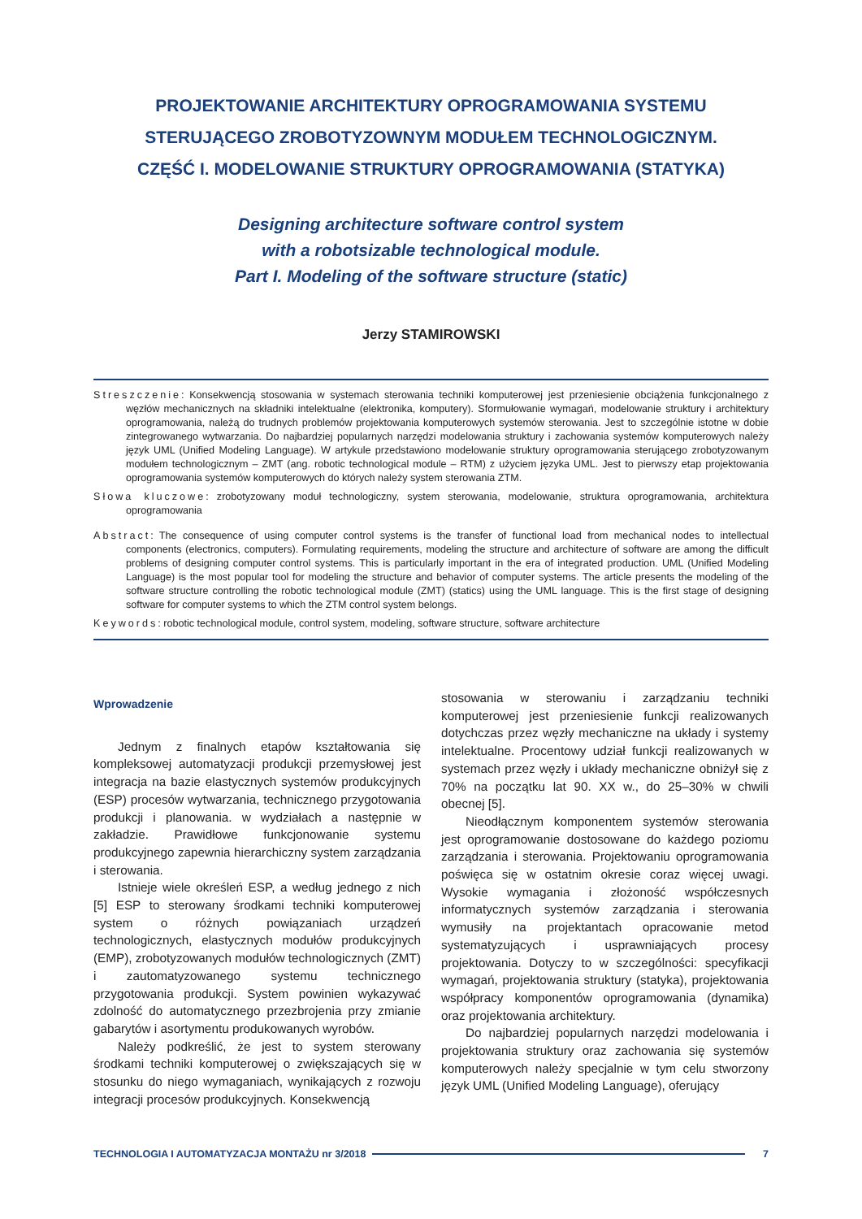PROJEKTOWANIE ARCHITEKTURY OPROGRAMOWANIA SYSTEMU
STERUJĄCEGO ZROBOTYZOWNYM MODUŁEM TECHNOLOGICZNYM.
CZĘŚĆ I. MODELOWANIE STRUKTURY OPROGRAMOWANIA (STATYKA)
Designing architecture software control system
with a robotsizable technological module.
Part I. Modeling of the software structure (static)
Jerzy STAMIROWSKI
Streszczenie: Konsekwencją stosowania w systemach sterowania techniki komputerowej jest przeniesienie obciążenia funkcjonalnego z węzłów mechanicznych na składniki intelektualne (elektronika, komputery). Sformułowanie wymagań, modelowanie struktury i architektury oprogramowania, należą do trudnych problemów projektowania komputerowych systemów sterowania. Jest to szczególnie istotne w dobie zintegrowanego wytwarzania. Do najbardziej popularnych narzędzi modelowania struktury i zachowania systemów komputerowych należy język UML (Unified Modeling Language). W artykule przedstawiono modelowanie struktury oprogramowania sterującego zrobotyzowanym modułem technologicznym – ZMT (ang. robotic technological module – RTM) z użyciem języka UML. Jest to pierwszy etap projektowania oprogramowania systemów komputerowych do których należy system sterowania ZTM.
Słowa kluczowe: zrobotyzowany moduł technologiczny, system sterowania, modelowanie, struktura oprogramowania, architektura oprogramowania
Abstract: The consequence of using computer control systems is the transfer of functional load from mechanical nodes to intellectual components (electronics, computers). Formulating requirements, modeling the structure and architecture of software are among the difficult problems of designing computer control systems. This is particularly important in the era of integrated production. UML (Unified Modeling Language) is the most popular tool for modeling the structure and behavior of computer systems. The article presents the modeling of the software structure controlling the robotic technological module (ZMT) (statics) using the UML language. This is the first stage of designing software for computer systems to which the ZTM control system belongs.
Keywords: robotic technological module, control system, modeling, software structure, software architecture
Wprowadzenie
Jednym z finalnych etapów kształtowania się kompleksowej automatyzacji produkcji przemysłowej jest integracja na bazie elastycznych systemów produkcyjnych (ESP) procesów wytwarzania, technicznego przygotowania produkcji i planowania. w wydziałach a następnie w zakładzie. Prawidłowe funkcjonowanie systemu produkcyjnego zapewnia hierarchiczny system zarządzania i sterowania.
Istnieje wiele określeń ESP, a według jednego z nich [5] ESP to sterowany środkami techniki komputerowej system o różnych powiązaniach urządzeń technologicznych, elastycznych modułów produkcyjnych (EMP), zrobotyzowanych modułów technologicznych (ZMT) i zautomatyzowanego systemu technicznego przygotowania produkcji. System powinien wykazywać zdolność do automatycznego przezbrojenia przy zmianie gabarytów i asortymentu produkowanych wyrobów.
Należy podkreślić, że jest to system sterowany środkami techniki komputerowej o zwiększających się w stosunku do niego wymaganiach, wynikających z rozwoju integracji procesów produkcyjnych. Konsekwencją
stosowania w sterowaniu i zarządzaniu techniki komputerowej jest przeniesienie funkcji realizowanych dotychczas przez węzły mechaniczne na układy i systemy intelektualne. Procentowy udział funkcji realizowanych w systemach przez węzły i układy mechaniczne obniżył się z 70% na początku lat 90. XX w., do 25–30% w chwili obecnej [5].
Nieodłącznym komponentem systemów sterowania jest oprogramowanie dostosowane do każdego poziomu zarządzania i sterowania. Projektowaniu oprogramowania poświęca się w ostatnim okresie coraz więcej uwagi. Wysokie wymagania i złożoność współczesnych informatycznych systemów zarządzania i sterowania wymusiły na projektantach opracowanie metod systematyzujących i usprawniających procesy projektowania. Dotyczy to w szczególności: specyfikacji wymagań, projektowania struktury (statyka), projektowania współpracy komponentów oprogramowania (dynamika) oraz projektowania architektury.
Do najbardziej popularnych narzędzi modelowania i projektowania struktury oraz zachowania się systemów komputerowych należy specjalnie w tym celu stworzony język UML (Unified Modeling Language), oferujący
TECHNOLOGIA I AUTOMATYZACJA MONTAŻU nr 3/2018 7